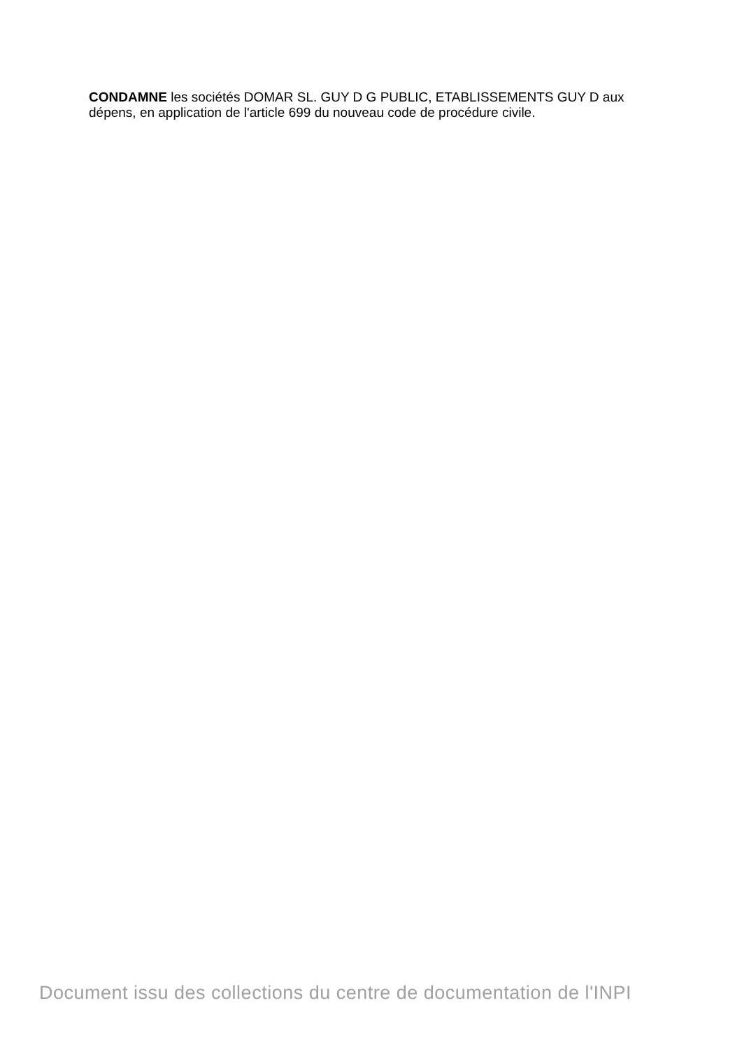CONDAMNE les sociétés DOMAR SL. GUY D G PUBLIC, ETABLISSEMENTS GUY D aux dépens, en application de l'article 699 du nouveau code de procédure civile.
Document issu des collections du centre de documentation de l'INPI